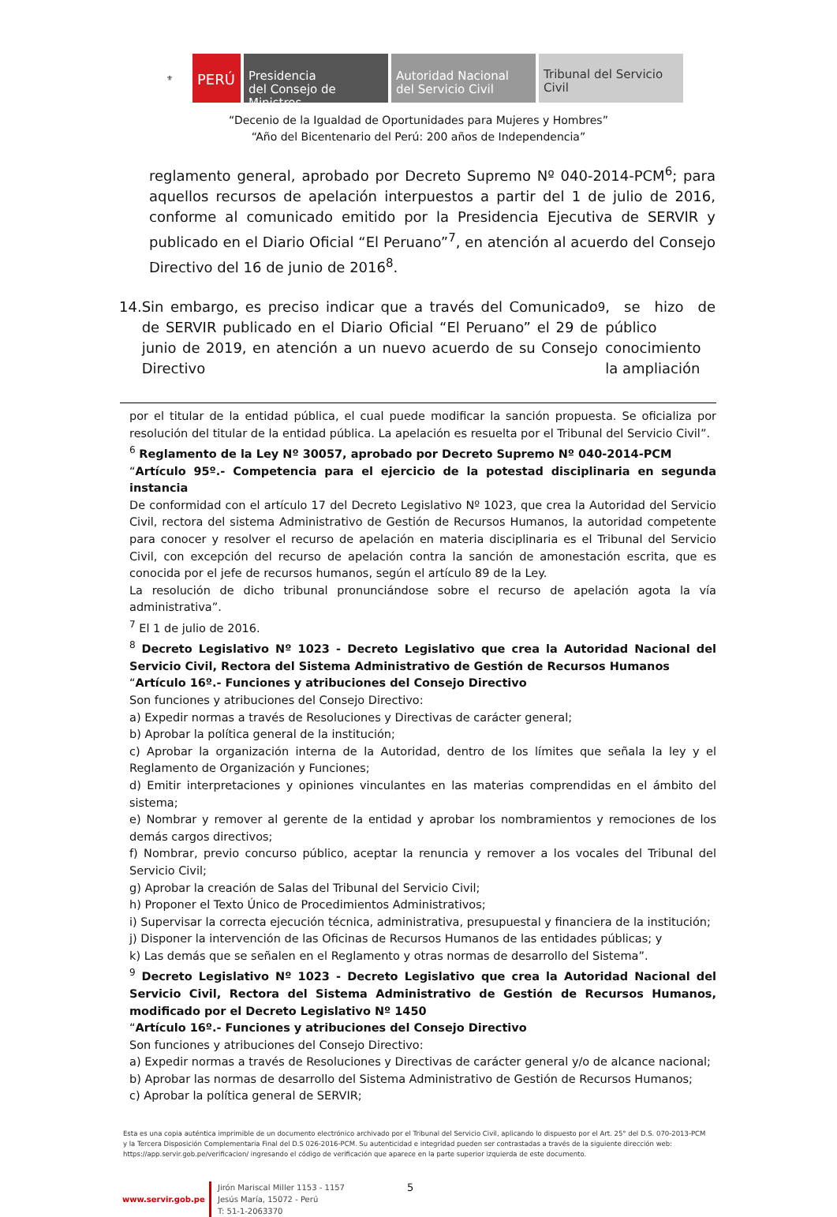⚜
PERÚ
Presidencia
del Consejo de Ministros
Autoridad Nacional
del Servicio Civil
Tribunal del Servicio
Civil
“Decenio de la Igualdad de Oportunidades para Mujeres y Hombres”
“Año del Bicentenario del Perú: 200 años de Independencia”
reglamento general, aprobado por Decreto Supremo Nº 040-2014-PCM<sup>6</sup>; para aquellos recursos de apelación interpuestos a partir del 1 de julio de 2016, conforme al comunicado emitido por la Presidencia Ejecutiva de SERVIR y publicado en el Diario Oficial “El Peruano”<sup>7</sup>, en atención al acuerdo del Consejo Directivo del 16 de junio de 2016<sup>8</sup>.
14. Sin embargo, es preciso indicar que a través del Comunicado de SERVIR publicado en el Diario Oficial “El Peruano” el 29 de junio de 2019, en atención a un nuevo acuerdo de su Consejo Directivo<sup>9</sup>, se hizo de público conocimiento la ampliación
por el titular de la entidad pública, el cual puede modificar la sanción propuesta. Se oficializa por resolución del titular de la entidad pública. La apelación es resuelta por el Tribunal del Servicio Civil”.
<sup>6</sup> Reglamento de la Ley Nº 30057, aprobado por Decreto Supremo Nº 040-2014-PCM
“Artículo 95º.- Competencia para el ejercicio de la potestad disciplinaria en segunda instancia
De conformidad con el artículo 17 del Decreto Legislativo Nº 1023, que crea la Autoridad del Servicio Civil, rectora del sistema Administrativo de Gestión de Recursos Humanos, la autoridad competente para conocer y resolver el recurso de apelación en materia disciplinaria es el Tribunal del Servicio Civil, con excepción del recurso de apelación contra la sanción de amonestación escrita, que es conocida por el jefe de recursos humanos, según el artículo 89 de la Ley.
La resolución de dicho tribunal pronunciándose sobre el recurso de apelación agota la vía administrativa”.
<sup>7</sup> El 1 de julio de 2016.
<sup>8</sup> Decreto Legislativo Nº 1023 - Decreto Legislativo que crea la Autoridad Nacional del Servicio Civil, Rectora del Sistema Administrativo de Gestión de Recursos Humanos
“Artículo 16º.- Funciones y atribuciones del Consejo Directivo
Son funciones y atribuciones del Consejo Directivo:
a) Expedir normas a través de Resoluciones y Directivas de carácter general;
b) Aprobar la política general de la institución;
c) Aprobar la organización interna de la Autoridad, dentro de los límites que señala la ley y el Reglamento de Organización y Funciones;
d) Emitir interpretaciones y opiniones vinculantes en las materias comprendidas en el ámbito del sistema;
e) Nombrar y remover al gerente de la entidad y aprobar los nombramientos y remociones de los demás cargos directivos;
f) Nombrar, previo concurso público, aceptar la renuncia y remover a los vocales del Tribunal del Servicio Civil;
g) Aprobar la creación de Salas del Tribunal del Servicio Civil;
h) Proponer el Texto Único de Procedimientos Administrativos;
i) Supervisar la correcta ejecución técnica, administrativa, presupuestal y financiera de la institución;
j) Disponer la intervención de las Oficinas de Recursos Humanos de las entidades públicas; y
k) Las demás que se señalen en el Reglamento y otras normas de desarrollo del Sistema”.
<sup>9</sup> Decreto Legislativo Nº 1023 - Decreto Legislativo que crea la Autoridad Nacional del Servicio Civil, Rectora del Sistema Administrativo de Gestión de Recursos Humanos, modificado por el Decreto Legislativo Nº 1450
“Artículo 16º.- Funciones y atribuciones del Consejo Directivo
Son funciones y atribuciones del Consejo Directivo:
a) Expedir normas a través de Resoluciones y Directivas de carácter general y/o de alcance nacional;
b) Aprobar las normas de desarrollo del Sistema Administrativo de Gestión de Recursos Humanos;
c) Aprobar la política general de SERVIR;
Esta es una copia auténtica imprimible de un documento electrónico archivado por el Tribunal del Servicio Civil, aplicando lo dispuesto por el Art. 25° del D.S. 070-2013-PCM y la Tercera Disposición Complementaria Final del D.S 026-2016-PCM. Su autenticidad e integridad pueden ser contrastadas a través de la siguiente dirección web: https://app.servir.gob.pe/verificacion/ ingresando el código de verificación que aparece en la parte superior izquierda de este documento.
www.servir.gob.pe
Jirón Mariscal Miller 1153 - 1157
Jesús María, 15072 - Perú
T: 51-1-2063370
5